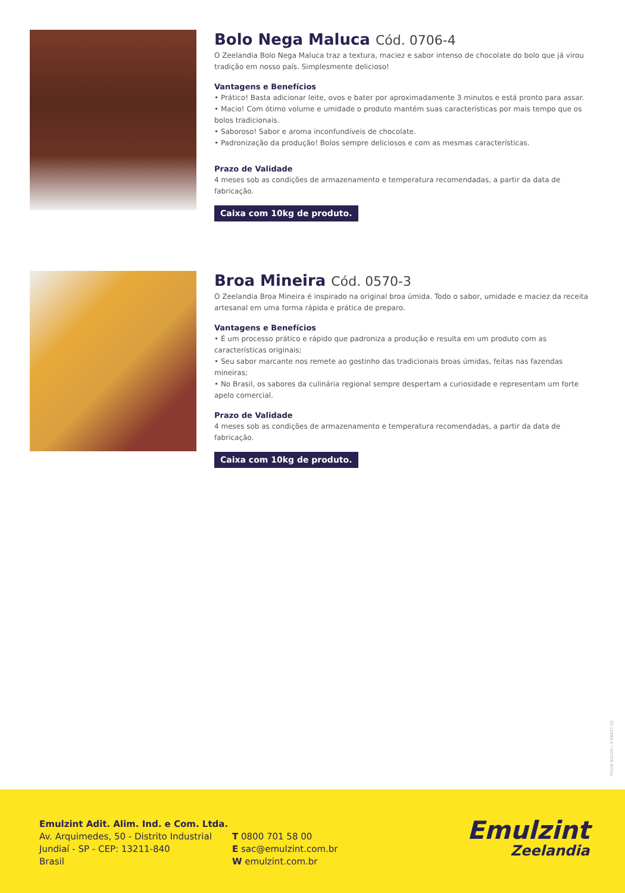Bolo Nega Maluca Cód. 0706-4
O Zeelandia Bolo Nega Maluca traz a textura, maciez e sabor intenso de chocolate do bolo que já virou tradição em nosso país. Simplesmente delicioso!
Vantagens e Benefícios
• Prático! Basta adicionar leite, ovos e bater por aproximadamente 3 minutos e está pronto para assar.
• Macio! Com ótimo volume e umidade o produto mantém suas características por mais tempo que os bolos tradicionais.
• Saboroso! Sabor e aroma inconfundíveis de chocolate.
• Padronização da produção! Bolos sempre deliciosos e com as mesmas características.
Prazo de Validade
4 meses sob as condições de armazenamento e temperatura recomendadas, a partir da data de fabricação.
Caixa com 10kg de produto.
Broa Mineira Cód. 0570-3
O Zeelandia Broa Mineira é inspirado na original broa úmida. Todo o sabor, umidade e maciez da receita artesanal em uma forma rápida e prática de preparo.
Vantagens e Benefícios
• É um processo prático e rápido que padroniza a produção e resulta em um produto com as características originais;
• Seu sabor marcante nos remete ao gostinho das tradicionais broas úmidas, feitas nas fazendas mineiras;
• No Brasil, os sabores da culinária regional sempre despertam a curiosidade e representam um forte apelo comercial.
Prazo de Validade
4 meses sob as condições de armazenamento e temperatura recomendadas, a partir da data de fabricação.
Caixa com 10kg de produto.
FICHA BOLOS / 3 08427.02
Emulzint Adit. Alim. Ind. e Com. Ltda.
Av. Arquimedes, 50 - Distrito Industrial
Jundiaí - SP - CEP: 13211-840
Brasil
T 0800 701 58 00
E sac@emulzint.com.br
W emulzint.com.br
Emulzint
Zeelandia